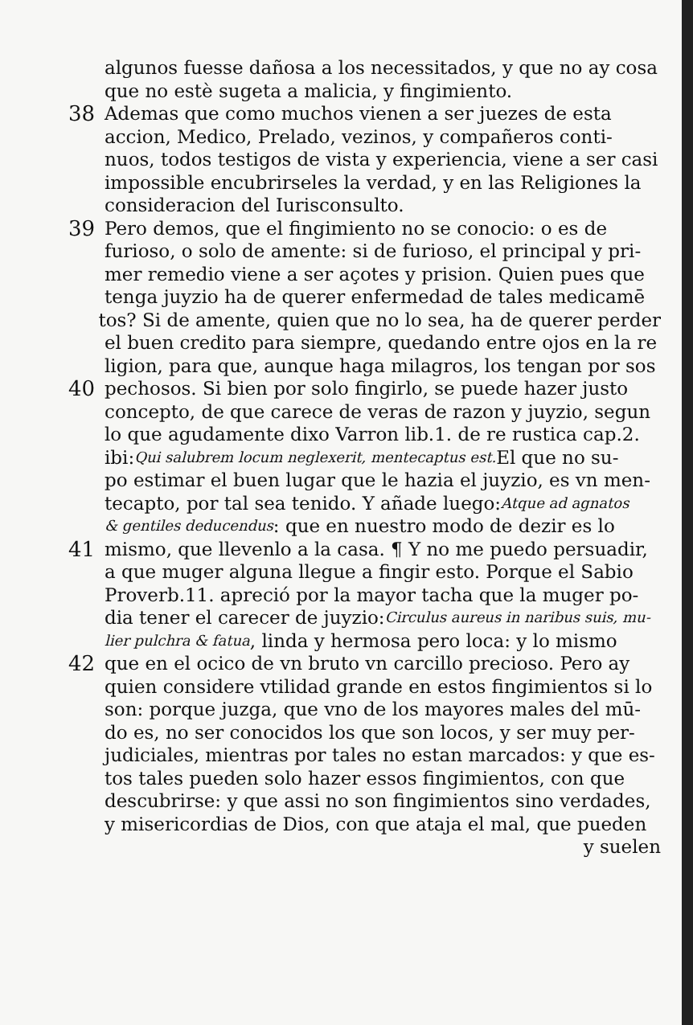algunos fuesse dañosa a los necessitados, y que no ay cosa
que no estè sugeta a malicia, y fingimiento.
38 Ademas que como muchos vienen a ser juezes de esta
accion, Medico, Prelado, vezinos, y compañeros conti-
nuos, todos testigos de vista y experiencia, viene a ser casi
impossible encubrirseles la verdad, y en las Religiones la
consideracion del Iurisconsulto.
39 Pero demos, que el fingimiento no se conocio: o es de
furioso, o solo de amente: si de furioso, el principal y pri-
mer remedio viene a ser açotes y prision. Quien pues que
tenga juyzio ha de querer enfermedad de tales medicamē
tos? Si de amente, quien que no lo sea, ha de querer perder
el buen credito para siempre, quedando entre ojos en la re
ligion, para que, aunque haga milagros, los tengan por sos
40 pechosos. Si bien por solo fingirlo, se puede hazer justo
concepto, de que carece de veras de razon y juyzio, segun
lo que agudamente dixo Varron lib.1. de re rustica cap.2.
ibi: Qui salubrem locum neglexerit, mentecaptus est. El que no su-
po estimar el buen lugar que le hazia el juyzio, es vn men-
tecapto, por tal sea tenido. Y añade luego: Atque ad agnatos
& gentiles deducendus: que en nuestro modo de dezir es lo
41 mismo, que llevenlo a la casa. ¶ Y no me puedo persuadir,
a que muger alguna llegue a fingir esto. Porque el Sabio
Proverb.11. apreció por la mayor tacha que la muger po-
dia tener el carecer de juyzio: Circulus aureus in naribus suis, mu-
lier pulchra & fatua, linda y hermosa pero loca: y lo mismo
42 que en el ocico de vn bruto vn carcillo precioso. Pero ay
quien considere vtilidad grande en estos fingimientos si lo
son: porque juzga, que vno de los mayores males del mū-
do es, no ser conocidos los que son locos, y ser muy per-
judiciales, mientras por tales no estan marcados: y que es-
tos tales pueden solo hazer essos fingimientos, con que
descubrirse: y que assi no son fingimientos sino verdades,
y misericordias de Dios, con que ataja el mal, que pueden
y suelen